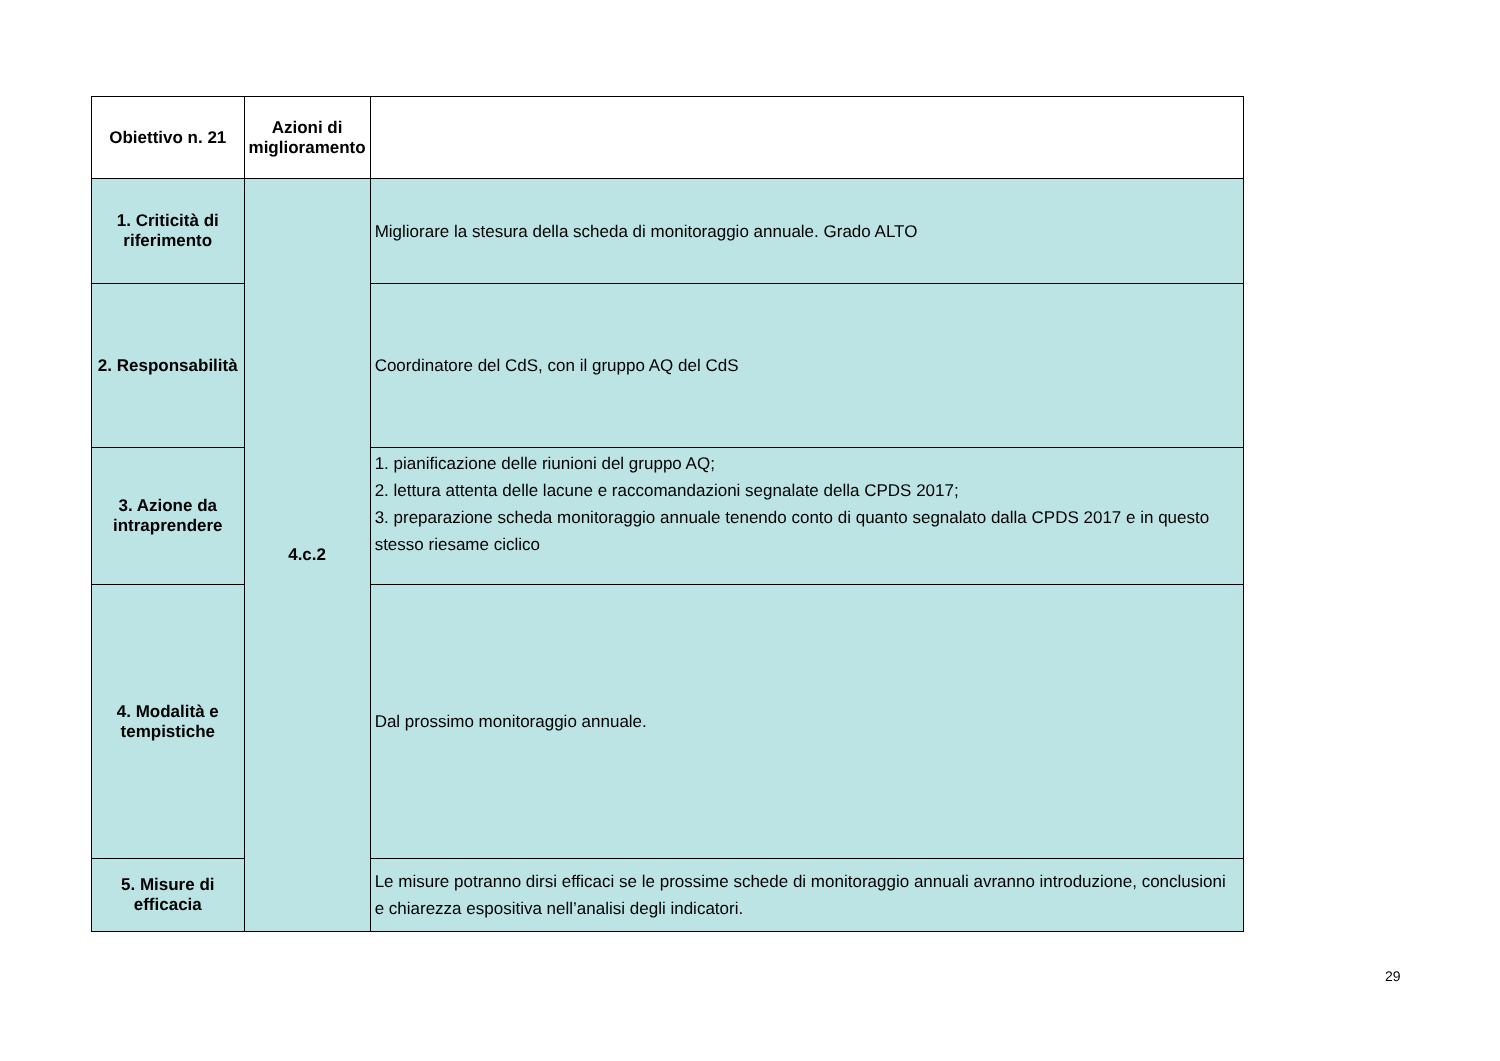| Obiettivo n. 21 | Azioni di miglioramento | |
| --- | --- | --- |
| 1. Criticità di riferimento | 4.c.2 | Migliorare la stesura della scheda di monitoraggio annuale. Grado ALTO |
| 2. Responsabilità | | Coordinatore del CdS, con il gruppo AQ del CdS |
| 3. Azione da intraprendere | | 1. pianificazione delle riunioni del gruppo AQ; 2. lettura attenta delle lacune e raccomandazioni segnalate della CPDS 2017; 3. preparazione scheda monitoraggio annuale tenendo conto di quanto segnalato dalla CPDS 2017 e in questo stesso riesame ciclico |
| 4. Modalità e tempistiche | | Dal prossimo monitoraggio annuale. |
| 5. Misure di efficacia | | Le misure potranno dirsi efficaci se le prossime schede di monitoraggio annuali avranno introduzione, conclusioni e chiarezza espositiva nell’analisi degli indicatori. |
29